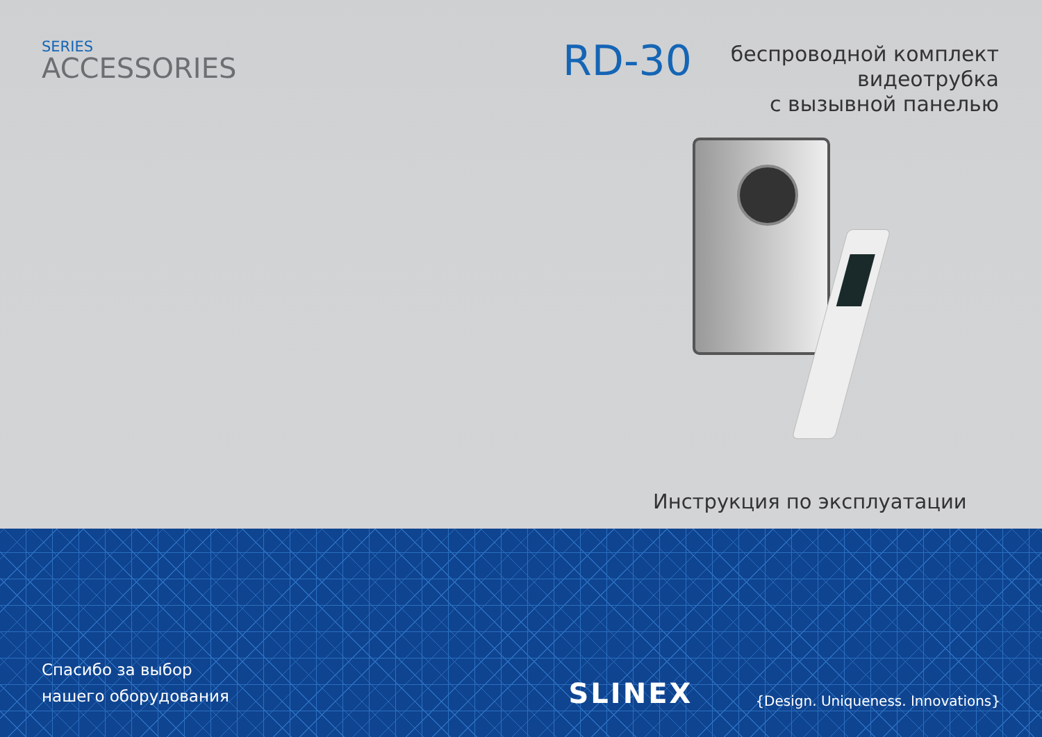SERIES
ACCESSORIES RD-30
беспроводной комплект
видеотрубка
с вызывной панелью
Инструкция по эксплуатации
Спасибо за выбор
нашего оборудования
SLINEX
{Design. Uniqueness. Innovations}